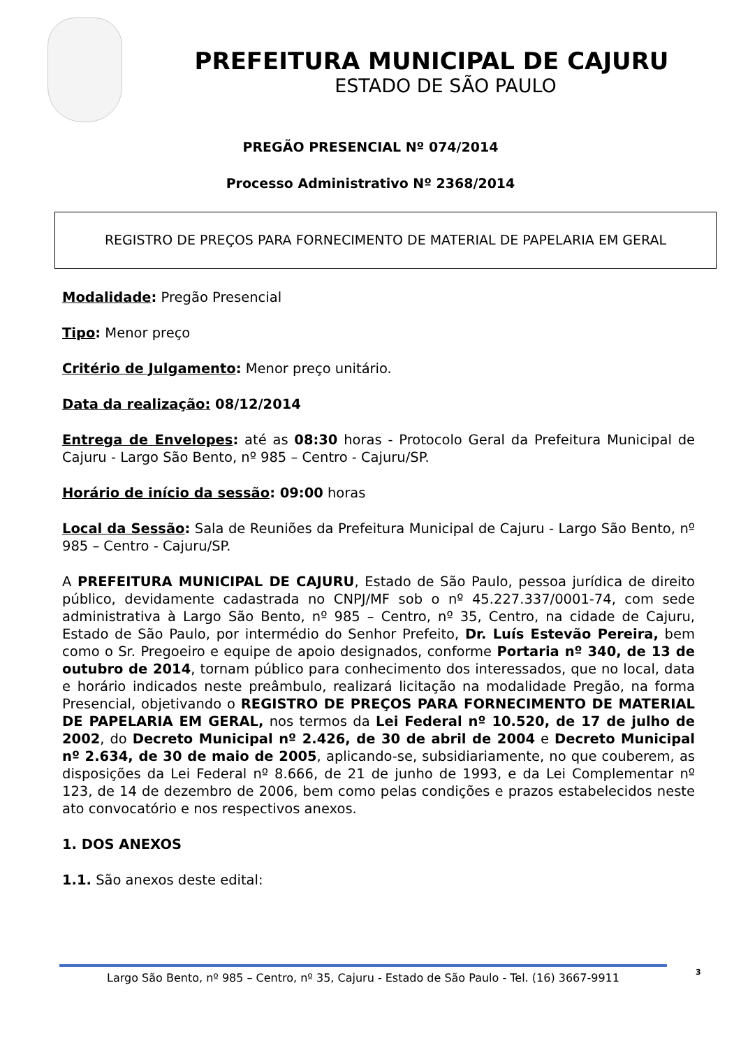PREFEITURA MUNICIPAL DE CAJURU
ESTADO DE SÃO PAULO
PREGÃO PRESENCIAL Nº 074/2014
Processo Administrativo Nº 2368/2014
REGISTRO DE PREÇOS PARA FORNECIMENTO DE MATERIAL DE PAPELARIA EM GERAL
Modalidade: Pregão Presencial
Tipo: Menor preço
Critério de Julgamento: Menor preço unitário.
Data da realização: 08/12/2014
Entrega de Envelopes: até as 08:30 horas - Protocolo Geral da Prefeitura Municipal de Cajuru - Largo São Bento, nº 985 – Centro - Cajuru/SP.
Horário de início da sessão: 09:00 horas
Local da Sessão: Sala de Reuniões da Prefeitura Municipal de Cajuru - Largo São Bento, nº 985 – Centro - Cajuru/SP.
A PREFEITURA MUNICIPAL DE CAJURU, Estado de São Paulo, pessoa jurídica de direito público, devidamente cadastrada no CNPJ/MF sob o nº 45.227.337/0001-74, com sede administrativa à Largo São Bento, nº 985 – Centro, nº 35, Centro, na cidade de Cajuru, Estado de São Paulo, por intermédio do Senhor Prefeito, Dr. Luís Estevão Pereira, bem como o Sr. Pregoeiro e equipe de apoio designados, conforme Portaria nº 340, de 13 de outubro de 2014, tornam público para conhecimento dos interessados, que no local, data e horário indicados neste preâmbulo, realizará licitação na modalidade Pregão, na forma Presencial, objetivando o REGISTRO DE PREÇOS PARA FORNECIMENTO DE MATERIAL DE PAPELARIA EM GERAL, nos termos da Lei Federal nº 10.520, de 17 de julho de 2002, do Decreto Municipal nº 2.426, de 30 de abril de 2004 e Decreto Municipal nº 2.634, de 30 de maio de 2005, aplicando-se, subsidiariamente, no que couberem, as disposições da Lei Federal nº 8.666, de 21 de junho de 1993, e da Lei Complementar nº 123, de 14 de dezembro de 2006, bem como pelas condições e prazos estabelecidos neste ato convocatório e nos respectivos anexos.
1. DOS ANEXOS
1.1. São anexos deste edital:
Largo São Bento, nº 985 – Centro, nº 35, Cajuru - Estado de São Paulo - Tel. (16) 3667-9911
3